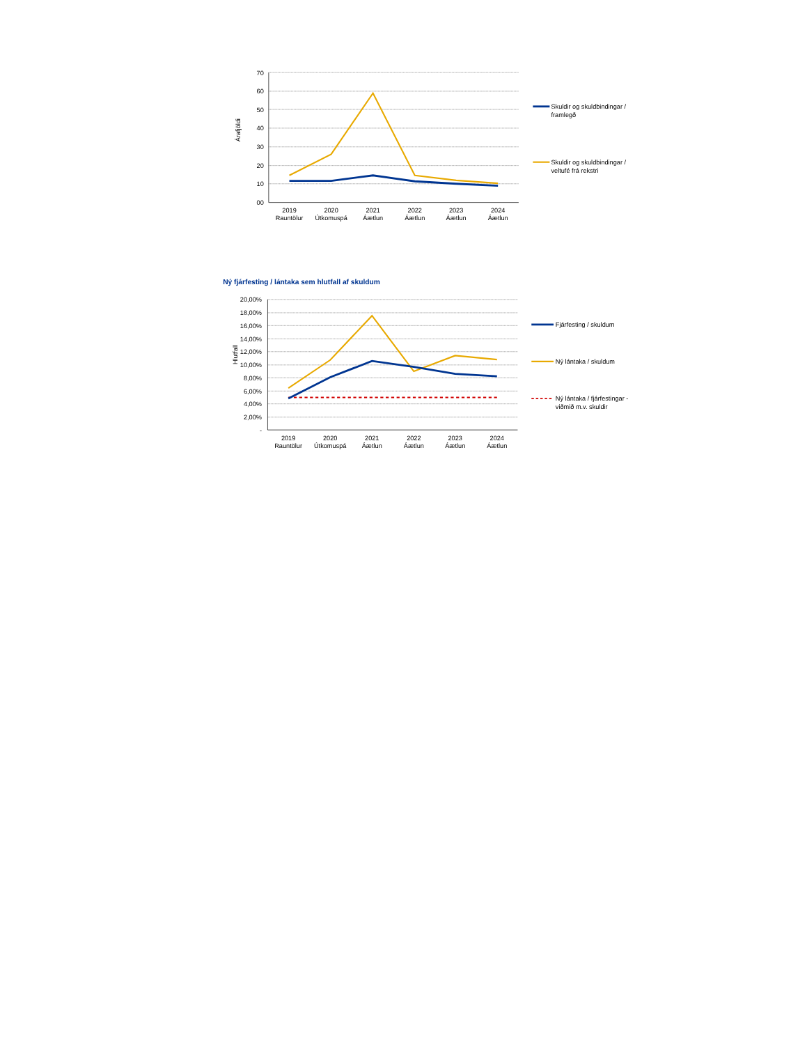Árafjöldi
70
60
50
40
30
20
10
00
2019
Rauntölur
2020
Útkomuspá
2021
Áætlun
2022
Áætlun
2023
Áætlun
2024
Áætlun
Skuldir og skuldbindingar /
framlegð
Skuldir og skuldbindingar /
veltufé frá rekstri
Ný fjárfesting / lántaka sem hlutfall af skuldum
Hlutfall
20,00%
18,00%
16,00%
14,00%
12,00%
10,00%
8,00%
6,00%
4,00%
2,00%
-
2019
Rauntölur
2020
Útkomuspá
2021
Áætlun
2022
Áætlun
2023
Áætlun
2024
Áætlun
Fjárfesting / skuldum
Ný lántaka / skuldum
Ný lántaka / fjárfestingar -
viðmið m.v. skuldir